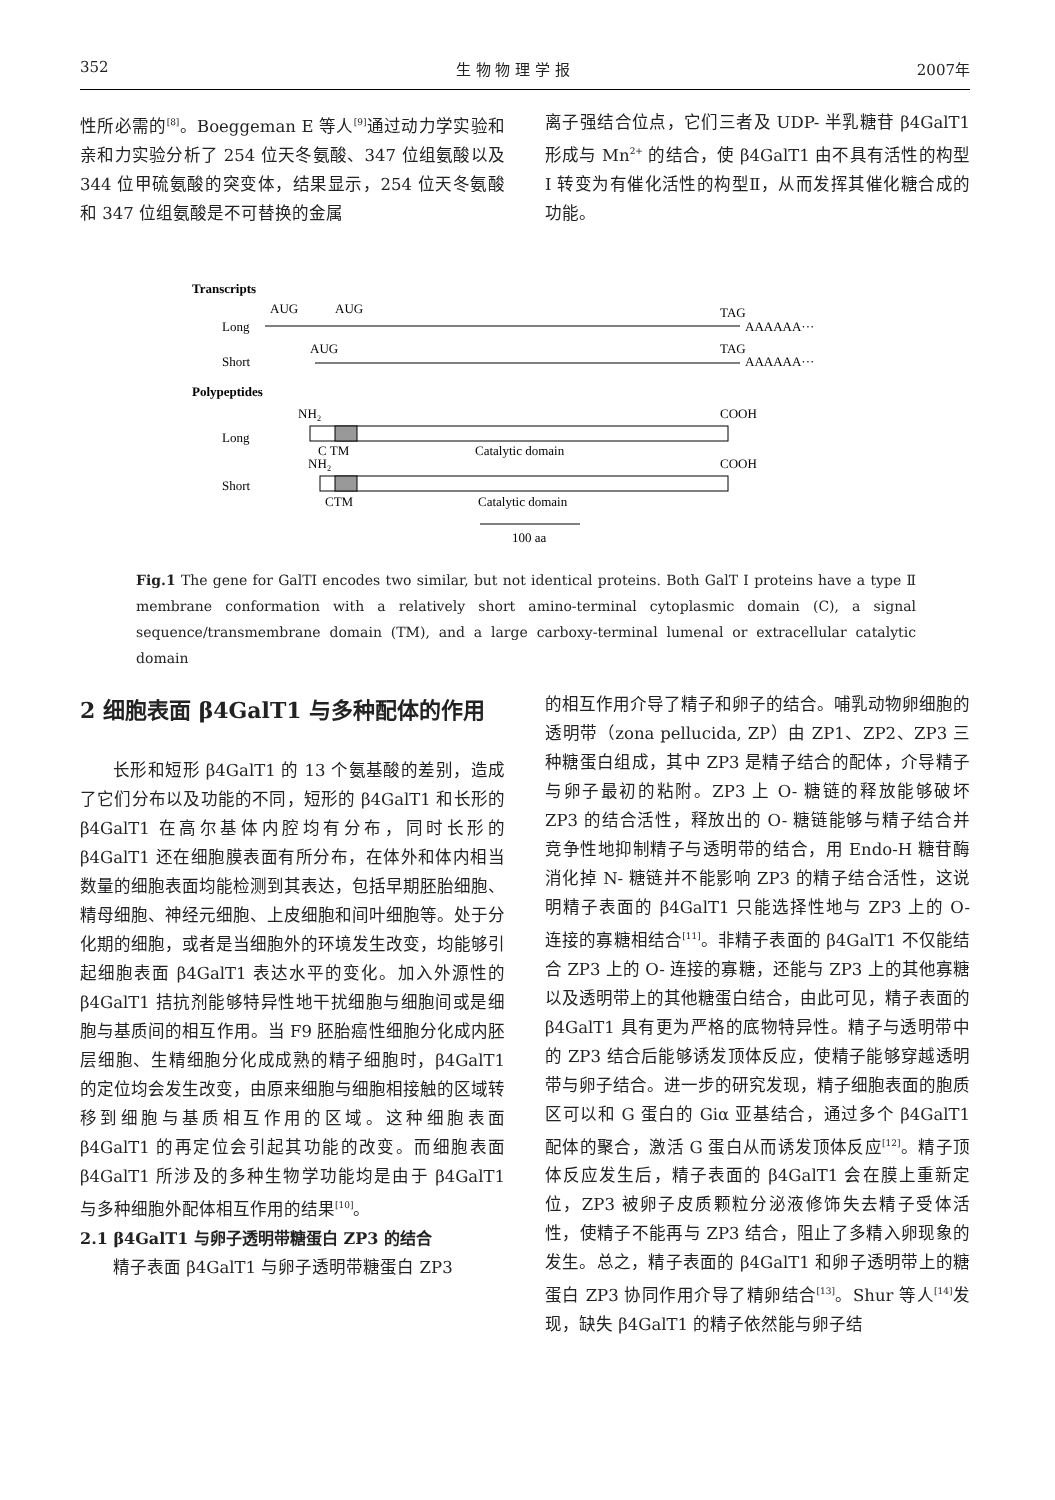352 生 物 物 理 学 报 2007年
性所必需的<sup>[8]</sup>。Boeggeman E 等人<sup>[9]</sup>通过动力学实验和亲和力实验分析了 254 位天冬氨酸、347 位组氨酸以及 344 位甲硫氨酸的突变体，结果显示，254 位天冬氨酸和 347 位组氨酸是不可替换的金属
离子强结合位点，它们三者及 UDP- 半乳糖苷 β4GalT1 形成与 Mn<sup>2+</sup> 的结合，使 β4GalT1 由不具有活性的构型 I 转变为有催化活性的构型Ⅱ，从而发挥其催化糖合成的功能。
Transcripts
AUG
AUG
TAG
Long
AAAAAA···
Short
AUG
TAG
AAAAAA···
Polypeptides
NH₂
COOH
Long
C TM
Catalytic domain
NH₂
COOH
Short
CTM
Catalytic domain
100 aa
Fig.1 The gene for GalTI encodes two similar, but not identical proteins. Both GalT I proteins have a type Ⅱ membrane conformation with a relatively short amino-terminal cytoplasmic domain (C), a signal sequence/transmembrane domain (TM), and a large carboxy-terminal lumenal or extracellular catalytic domain
2 细胞表面 β4GalT1 与多种配体的作用
长形和短形 β4GalT1 的 13 个氨基酸的差别，造成了它们分布以及功能的不同，短形的 β4GalT1 和长形的 β4GalT1 在高尔基体内腔均有分布，同时长形的 β4GalT1 还在细胞膜表面有所分布，在体外和体内相当数量的细胞表面均能检测到其表达，包括早期胚胎细胞、精母细胞、神经元细胞、上皮细胞和间叶细胞等。处于分化期的细胞，或者是当细胞外的环境发生改变，均能够引起细胞表面 β4GalT1 表达水平的变化。加入外源性的 β4GalT1 拮抗剂能够特异性地干扰细胞与细胞间或是细胞与基质间的相互作用。当 F9 胚胎癌性细胞分化成内胚层细胞、生精细胞分化成成熟的精子细胞时，β4GalT1 的定位均会发生改变，由原来细胞与细胞相接触的区域转移到细胞与基质相互作用的区域。这种细胞表面 β4GalT1 的再定位会引起其功能的改变。而细胞表面 β4GalT1 所涉及的多种生物学功能均是由于 β4GalT1 与多种细胞外配体相互作用的结果<sup>[10]</sup>。
2.1 β4GalT1 与卵子透明带糖蛋白 ZP3 的结合
精子表面 β4GalT1 与卵子透明带糖蛋白 ZP3
的相互作用介导了精子和卵子的结合。哺乳动物卵细胞的透明带（zona pellucida, ZP）由 ZP1、ZP2、ZP3 三种糖蛋白组成，其中 ZP3 是精子结合的配体，介导精子与卵子最初的粘附。ZP3 上 O- 糖链的释放能够破坏 ZP3 的结合活性，释放出的 O- 糖链能够与精子结合并竞争性地抑制精子与透明带的结合，用 Endo-H 糖苷酶消化掉 N- 糖链并不能影响 ZP3 的精子结合活性，这说明精子表面的 β4GalT1 只能选择性地与 ZP3 上的 O- 连接的寡糖相结合<sup>[11]</sup>。非精子表面的 β4GalT1 不仅能结合 ZP3 上的 O- 连接的寡糖，还能与 ZP3 上的其他寡糖以及透明带上的其他糖蛋白结合，由此可见，精子表面的 β4GalT1 具有更为严格的底物特异性。精子与透明带中的 ZP3 结合后能够诱发顶体反应，使精子能够穿越透明带与卵子结合。进一步的研究发现，精子细胞表面的胞质区可以和 G 蛋白的 Giα 亚基结合，通过多个 β4GalT1 配体的聚合，激活 G 蛋白从而诱发顶体反应<sup>[12]</sup>。精子顶体反应发生后，精子表面的 β4GalT1 会在膜上重新定位，ZP3 被卵子皮质颗粒分泌液修饰失去精子受体活性，使精子不能再与 ZP3 结合，阻止了多精入卵现象的发生。总之，精子表面的 β4GalT1 和卵子透明带上的糖蛋白 ZP3 协同作用介导了精卵结合<sup>[13]</sup>。Shur 等人<sup>[14]</sup>发现，缺失 β4GalT1 的精子依然能与卵子结